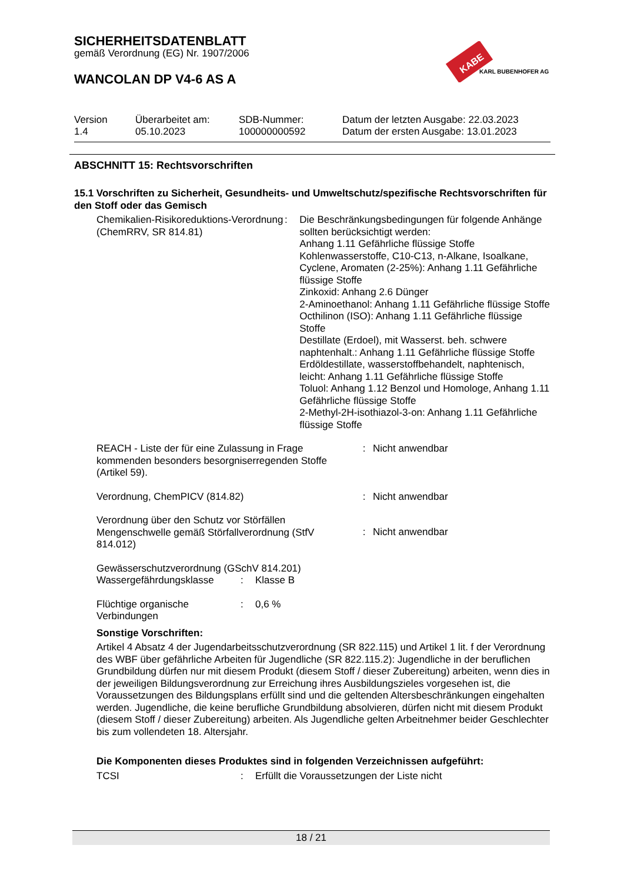KABE
KARL BUBENHOFER AG
SICHERHEITSDATENBLATT
gemäß Verordnung (EG) Nr. 1907/2006
WANCOLAN DP V4-6 AS A
| Version 1.4 | Überarbeitet am: 05.10.2023 | SDB-Nummer: 100000000592 | Datum der letzten Ausgabe: 22.03.2023 Datum der ersten Ausgabe: 13.01.2023 |
ABSCHNITT 15: Rechtsvorschriften
15.1 Vorschriften zu Sicherheit, Gesundheits- und Umweltschutz/spezifische Rechtsvorschriften für den Stoff oder das Gemisch
Chemikalien-Risikoreduktions-Verordnung (ChemRRV, SR 814.81)
: Die Beschränkungsbedingungen für folgende Anhänge sollten berücksichtigt werden:
Anhang 1.11 Gefährliche flüssige Stoffe
Kohlenwasserstoffe, C10-C13, n-Alkane, Isoalkane, Cyclene, Aromaten (2-25%): Anhang 1.11 Gefährliche flüssige Stoffe
Zinkoxid: Anhang 2.6 Dünger
2-Aminoethanol: Anhang 1.11 Gefährliche flüssige Stoffe
Octhilinon (ISO): Anhang 1.11 Gefährliche flüssige Stoffe
Destillate (Erdoel), mit Wasserst. beh. schwere naphtenhalt.: Anhang 1.11 Gefährliche flüssige Stoffe
Erdöldestillate, wasserstoffbehandelt, naphtenisch, leicht: Anhang 1.11 Gefährliche flüssige Stoffe
Toluol: Anhang 1.12 Benzol und Homologe, Anhang 1.11 Gefährliche flüssige Stoffe
2-Methyl-2H-isothiazol-3-on: Anhang 1.11 Gefährliche flüssige Stoffe
REACH - Liste der für eine Zulassung in Frage kommenden besonders besorgniserregenden Stoffe (Artikel 59).
: Nicht anwendbar
Verordnung, ChemPICV (814.82) : Nicht anwendbar
Verordnung über den Schutz vor Störfällen Mengenschwelle gemäß Störfallverordnung (StfV 814.012)
: Nicht anwendbar
Gewässerschutzverordnung (GSchV 814.201)
Wassergefährdungsklasse : Klasse B
Flüchtige organische Verbindungen
: 0,6 %
Sonstige Vorschriften:
Artikel 4 Absatz 4 der Jugendarbeitsschutzverordnung (SR 822.115) und Artikel 1 lit. f der Verordnung des WBF über gefährliche Arbeiten für Jugendliche (SR 822.115.2): Jugendliche in der beruflichen Grundbildung dürfen nur mit diesem Produkt (diesem Stoff / dieser Zubereitung) arbeiten, wenn dies in der jeweiligen Bildungsverordnung zur Erreichung ihres Ausbildungszieles vorgesehen ist, die Voraussetzungen des Bildungsplans erfüllt sind und die geltenden Altersbeschränkungen eingehalten werden. Jugendliche, die keine berufliche Grundbildung absolvieren, dürfen nicht mit diesem Produkt (diesem Stoff / dieser Zubereitung) arbeiten. Als Jugendliche gelten Arbeitnehmer beider Geschlechter bis zum vollendeten 18. Altersjahr.
Die Komponenten dieses Produktes sind in folgenden Verzeichnissen aufgeführt:
TCSI : Erfüllt die Voraussetzungen der Liste nicht
18 / 21